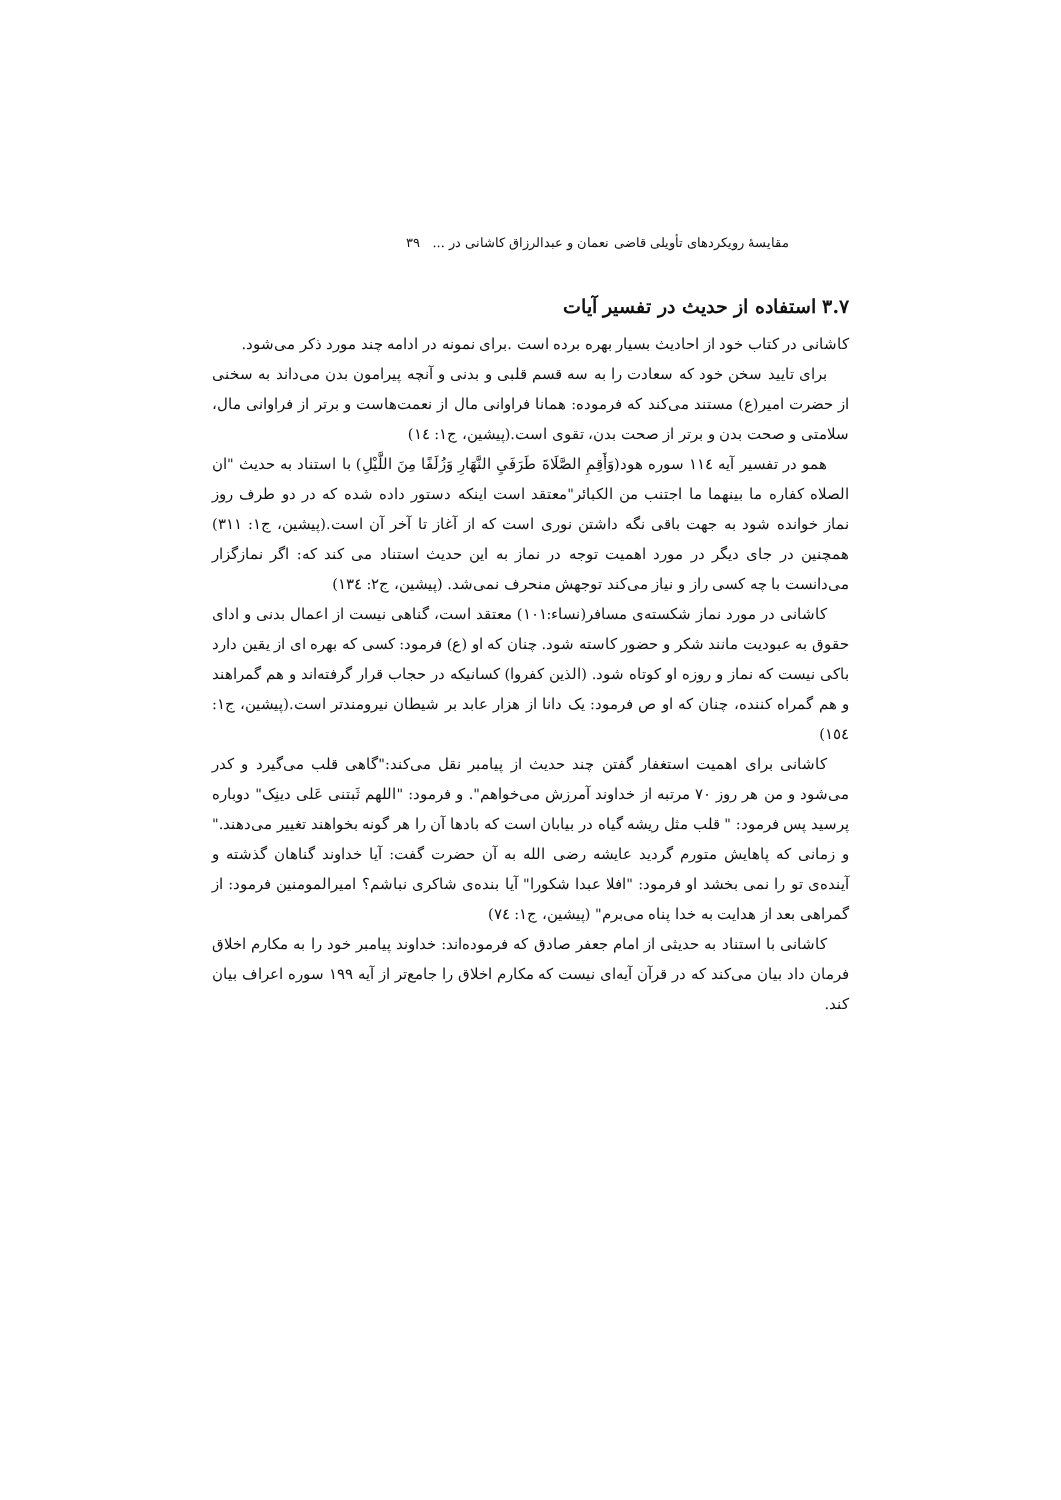مقایسهٔ رویکردهای تأویلی قاضی نعمان و عبدالرزاق کاشانی در ... ۳۹
۳.۷ استفاده از حدیث در تفسیر آیات
کاشانی در کتاب خود از احادیث بسیار بهره برده است .برای نمونه در ادامه چند مورد ذکر می‌شود.
برای تایید سخن خود که سعادت را به سه قسم قلبی و بدنی و آنچه پیرامون بدن می‌داند به سخنی از حضرت امیر(ع) مستند می‌کند که فرموده: همانا فراوانی مال از نعمت‌هاست و برتر از فراوانی مال، سلامتی و صحت بدن و برتر از صحت بدن، تقوی است.(پیشین، ج۱: ١٤)
همو در تفسیر آیه ١١٤ سوره هود(وَأَقِمِ الصَّلَاةَ طَرَفَيِ النَّهَارِ وَزُلَفًا مِنَ اللَّيْلِ) با استناد به حدیث "ان الصلاه کفاره ما بینهما ما اجتنب من الکبائر"معتقد است اینکه دستور داده شده که در دو طرف روز نماز خوانده شود به جهت باقی نگه داشتن نوری است که از آغاز تا آخر آن است.(پیشین، ج۱: ۳۱۱) همچنین در جای دیگر در مورد اهمیت توجه در نماز به این حدیث استناد می کند که: اگر نمازگزار می‌دانست با چه کسی راز و نیاز می‌کند توجهش منحرف نمی‌شد. (پیشین، ج۲: ١٣٤)
کاشانی در مورد نماز شکسته‌ی مسافر(نساء:۱۰۱) معتقد است، گناهی نیست از اعمال بدنی و ادای حقوق به عبودیت مانند شکر و حضور کاسته شود. چنان که او (ع) فرمود: کسی که بهره ای از یقین دارد باکی نیست که نماز و روزه او کوتاه شود. (الذین کفروا) کسانیکه در حجاب قرار گرفته‌اند و هم گمراهند و هم گمراه کننده، چنان که او ص فرمود: یک دانا از هزار عابد بر شیطان نیرومندتر است.(پیشین، ج۱: ١٥٤)
کاشانی برای اهمیت استغفار گفتن چند حدیث از پیامبر نقل می‌کند:"گاهی قلب می‌گیرد و کدر می‌شود و من هر روز ۷۰ مرتبه از خداوند آمرزش می‌خواهم". و فرمود: "اللهم ثَبتنی عَلی دینِک" دوباره پرسید پس فرمود: " قلب مثل ریشه گیاه در بیابان است که بادها آن را هر گونه بخواهند تغییر می‌دهند." و زمانی که پاهایش متورم گردید عایشه رضی الله به آن حضرت گفت: آیا خداوند گناهان گذشته و آینده‌ی تو را نمی بخشد او فرمود: "افلا عبدا شکورا" آیا بنده‌ی شاکری نباشم؟ امیرالمومنین فرمود: از گمراهی بعد از هدایت به خدا پناه می‌برم" (پیشین، ج۱: ٧٤)
کاشانی با استناد به حدیثی از امام جعفر صادق که فرموده‌اند: خداوند پیامبر خود را به مکارم اخلاق فرمان داد بیان می‌کند که در قرآن آیه‌ای نیست که مکارم اخلاق را جامع‌تر از آیه ۱۹۹ سوره اعراف بیان کند.